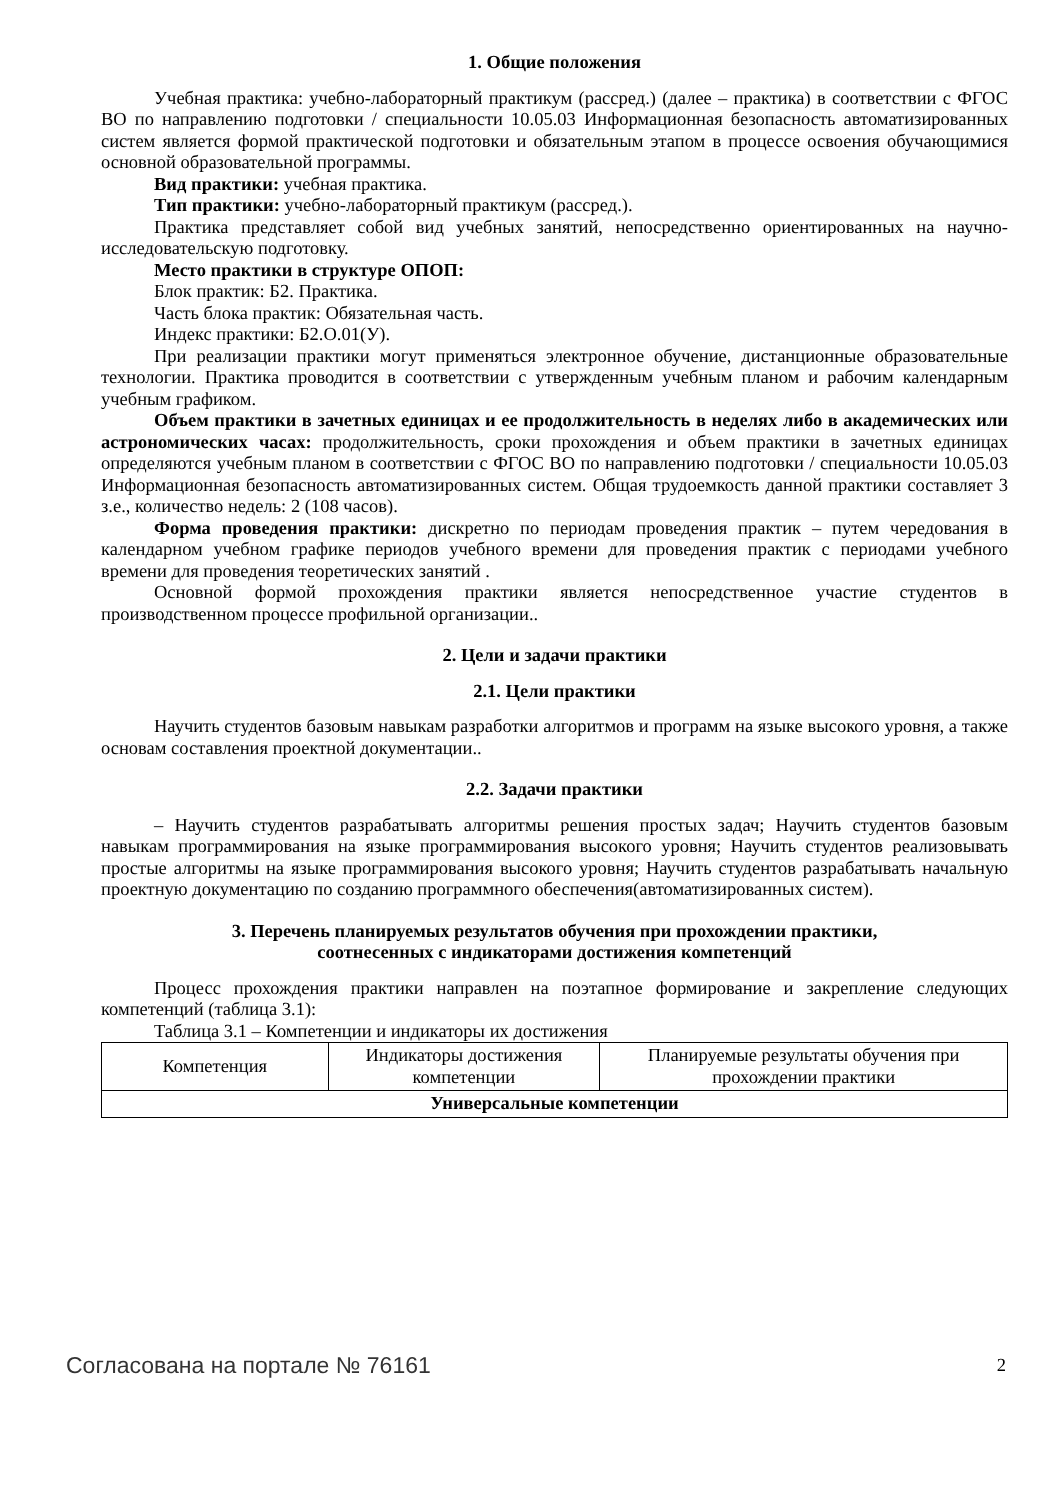1. Общие положения
Учебная практика: учебно-лабораторный практикум (рассред.) (далее – практика) в соответствии с ФГОС ВО по направлению подготовки / специальности 10.05.03 Информационная безопасность автоматизированных систем является формой практической подготовки и обязательным этапом в процессе освоения обучающимися основной образовательной программы.
Вид практики: учебная практика.
Тип практики: учебно-лабораторный практикум (рассред.).
Практика представляет собой вид учебных занятий, непосредственно ориентированных на научно-исследовательскую подготовку.
Место практики в структуре ОПОП:
Блок практик: Б2. Практика.
Часть блока практик: Обязательная часть.
Индекс практики: Б2.О.01(У).
При реализации практики могут применяться электронное обучение, дистанционные образовательные технологии. Практика проводится в соответствии с утвержденным учебным планом и рабочим календарным учебным графиком.
Объем практики в зачетных единицах и ее продолжительность в неделях либо в академических или астрономических часах: продолжительность, сроки прохождения и объем практики в зачетных единицах определяются учебным планом в соответствии с ФГОС ВО по направлению подготовки / специальности 10.05.03 Информационная безопасность автоматизированных систем. Общая трудоемкость данной практики составляет 3 з.е., количество недель: 2 (108 часов).
Форма проведения практики: дискретно по периодам проведения практик – путем чередования в календарном учебном графике периодов учебного времени для проведения практик с периодами учебного времени для проведения теоретических занятий .
Основной формой прохождения практики является непосредственное участие студентов в производственном процессе профильной организации..
2. Цели и задачи практики
2.1. Цели практики
Научить студентов базовым навыкам разработки алгоритмов и программ на языке высокого уровня, а также основам составления проектной документации..
2.2. Задачи практики
– Научить студентов разрабатывать алгоритмы решения простых задач; Научить студентов базовым навыкам программирования на языке программирования высокого уровня; Научить студентов реализовывать простые алгоритмы на языке программирования высокого уровня; Научить студентов разрабатывать начальную проектную документацию по созданию программного обеспечения(автоматизированных систем).
3. Перечень планируемых результатов обучения при прохождении практики,
соотнесенных с индикаторами достижения компетенций
Процесс прохождения практики направлен на поэтапное формирование и закрепление следующих компетенций (таблица 3.1):
Таблица 3.1 – Компетенции и индикаторы их достижения
| Компетенция | Индикаторы достижения компетенции | Планируемые результаты обучения при прохождении практики |
| --- | --- | --- |
| Универсальные компетенции | | |
Согласована на портале № 76161 2